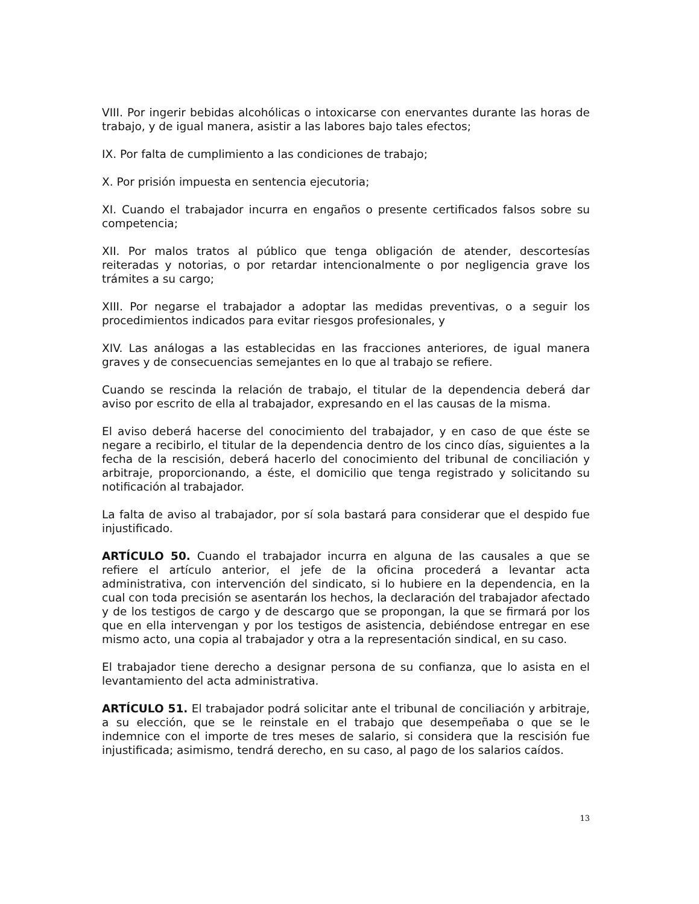VIII. Por ingerir bebidas alcohólicas o intoxicarse con enervantes durante las horas de trabajo, y de igual manera, asistir a las labores bajo tales efectos;
IX. Por falta de cumplimiento a las condiciones de trabajo;
X. Por prisión impuesta en sentencia ejecutoria;
XI. Cuando el trabajador incurra en engaños o presente certificados falsos sobre su competencia;
XII. Por malos tratos al público que tenga obligación de atender, descortesías reiteradas y notorias, o por retardar intencionalmente o por negligencia grave los trámites a su cargo;
XIII. Por negarse el trabajador a adoptar las medidas preventivas, o a seguir los procedimientos indicados para evitar riesgos profesionales, y
XIV. Las análogas a las establecidas en las fracciones anteriores, de igual manera graves y de consecuencias semejantes en lo que al trabajo se refiere.
Cuando se rescinda la relación de trabajo, el titular de la dependencia deberá dar aviso por escrito de ella al trabajador, expresando en el las causas de la misma.
El aviso deberá hacerse del conocimiento del trabajador, y en caso de que éste se negare a recibirlo, el titular de la dependencia dentro de los cinco días, siguientes a la fecha de la rescisión, deberá hacerlo del conocimiento del tribunal de conciliación y arbitraje, proporcionando, a éste, el domicilio que tenga registrado y solicitando su notificación al trabajador.
La falta de aviso al trabajador, por sí sola bastará para considerar que el despido fue injustificado.
ARTÍCULO 50. Cuando el trabajador incurra en alguna de las causales a que se refiere el artículo anterior, el jefe de la oficina procederá a levantar acta administrativa, con intervención del sindicato, si lo hubiere en la dependencia, en la cual con toda precisión se asentarán los hechos, la declaración del trabajador afectado y de los testigos de cargo y de descargo que se propongan, la que se firmará por los que en ella intervengan y por los testigos de asistencia, debiéndose entregar en ese mismo acto, una copia al trabajador y otra a la representación sindical, en su caso.
El trabajador tiene derecho a designar persona de su confianza, que lo asista en el levantamiento del acta administrativa.
ARTÍCULO 51. El trabajador podrá solicitar ante el tribunal de conciliación y arbitraje, a su elección, que se le reinstale en el trabajo que desempeñaba o que se le indemnice con el importe de tres meses de salario, si considera que la rescisión fue injustificada; asimismo, tendrá derecho, en su caso, al pago de los salarios caídos.
13